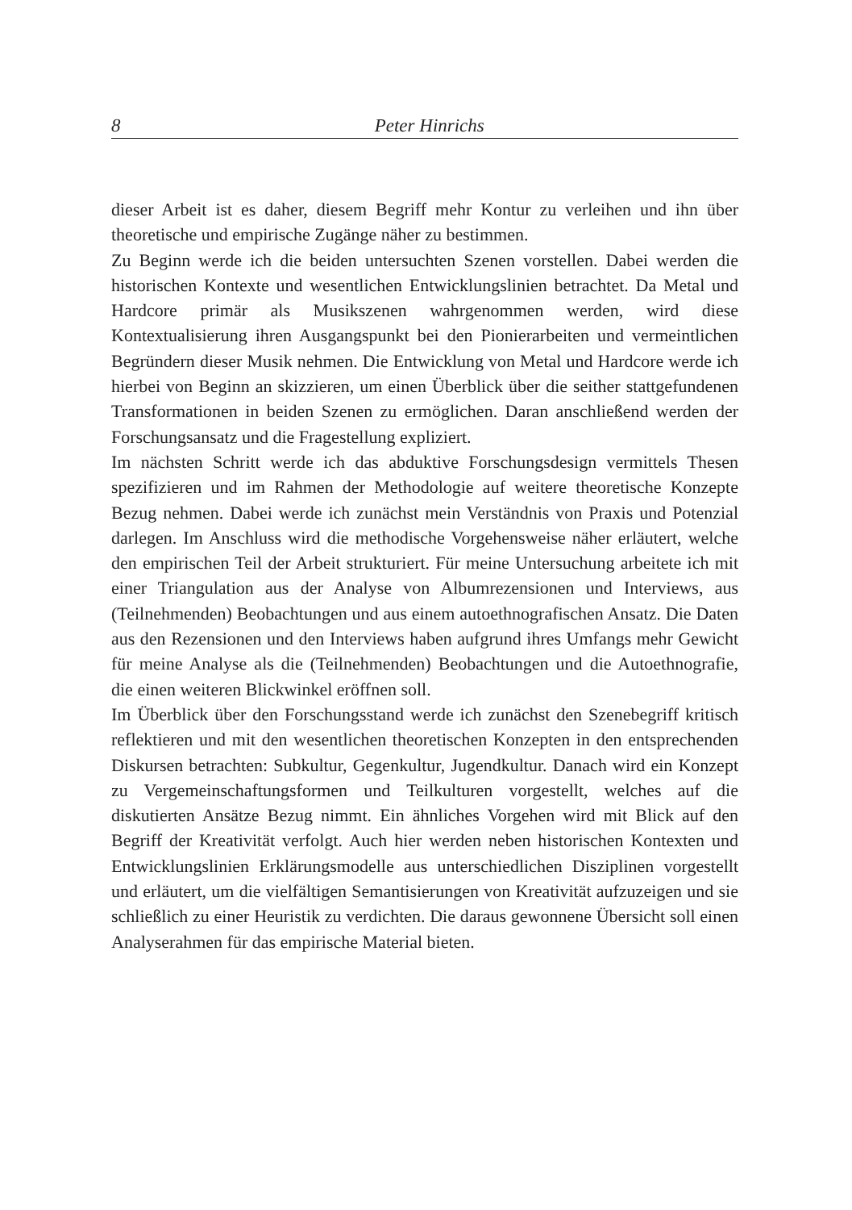8 Peter Hinrichs
dieser Arbeit ist es daher, diesem Begriff mehr Kontur zu verleihen und ihn über theoretische und empirische Zugänge näher zu bestimmen.
Zu Beginn werde ich die beiden untersuchten Szenen vorstellen. Dabei werden die historischen Kontexte und wesentlichen Entwicklungslinien betrachtet. Da Metal und Hardcore primär als Musikszenen wahrgenommen werden, wird diese Kontextualisierung ihren Ausgangspunkt bei den Pionierarbeiten und vermeintlichen Begründern dieser Musik nehmen. Die Entwicklung von Metal und Hardcore werde ich hierbei von Beginn an skizzieren, um einen Überblick über die seither stattgefundenen Transformationen in beiden Szenen zu ermöglichen. Daran anschließend werden der Forschungsansatz und die Fragestellung expliziert.
Im nächsten Schritt werde ich das abduktive Forschungsdesign vermittels Thesen spezifizieren und im Rahmen der Methodologie auf weitere theoretische Konzepte Bezug nehmen. Dabei werde ich zunächst mein Verständnis von Praxis und Potenzial darlegen. Im Anschluss wird die methodische Vorgehensweise näher erläutert, welche den empirischen Teil der Arbeit strukturiert. Für meine Untersuchung arbeitete ich mit einer Triangulation aus der Analyse von Albumrezensionen und Interviews, aus (Teilnehmenden) Beobachtungen und aus einem autoethnografischen Ansatz. Die Daten aus den Rezensionen und den Interviews haben aufgrund ihres Umfangs mehr Gewicht für meine Analyse als die (Teilnehmenden) Beobachtungen und die Autoethnografie, die einen weiteren Blickwinkel eröffnen soll.
Im Überblick über den Forschungsstand werde ich zunächst den Szenebegriff kritisch reflektieren und mit den wesentlichen theoretischen Konzepten in den entsprechenden Diskursen betrachten: Subkultur, Gegenkultur, Jugendkultur. Danach wird ein Konzept zu Vergemeinschaftungsformen und Teilkulturen vorgestellt, welches auf die diskutierten Ansätze Bezug nimmt. Ein ähnliches Vorgehen wird mit Blick auf den Begriff der Kreativität verfolgt. Auch hier werden neben historischen Kontexten und Entwicklungslinien Erklärungsmodelle aus unterschiedlichen Disziplinen vorgestellt und erläutert, um die vielfältigen Semantisierungen von Kreativität aufzuzeigen und sie schließlich zu einer Heuristik zu verdichten. Die daraus gewonnene Übersicht soll einen Analyserahmen für das empirische Material bieten.